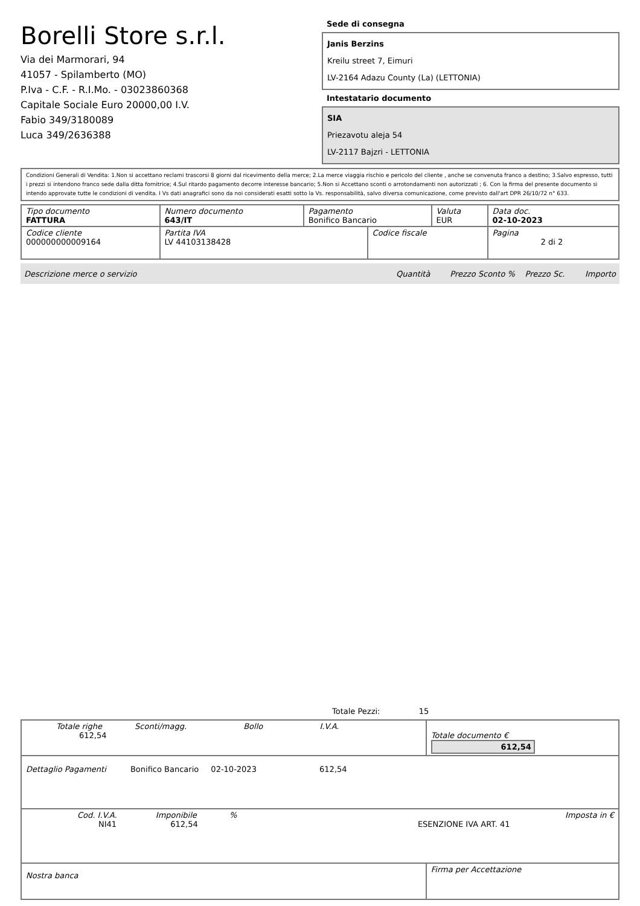Borelli Store s.r.l.
Via dei Marmorari, 94
41057 - Spilamberto (MO)
P.Iva - C.F. - R.I.Mo. - 03023860368
Capitale Sociale Euro 20000,00 I.V.
Fabio 349/3180089
Luca 349/2636388
Sede di consegna
Janis Berzins
Kreilu street 7, Eimuri
LV-2164 Adazu County (La) (LETTONIA)
Intestatario documento
SIA
Priezavotu aleja 54
LV-2117 Bajzri - LETTONIA
Condizioni Generali di Vendita: 1.Non si accettano reclami trascorsi 8 giorni dal ricevimento della merce; 2.La merce viaggia rischio e pericolo del cliente , anche se convenuta franco a destino; 3.Salvo espresso, tutti i prezzi si intendono franco sede dalla ditta fornitrice; 4.Sul ritardo pagamento decorre interesse bancario; 5.Non si Accettano sconti o arrotondamenti non autorizzati ; 6. Con la firma del presente documento si intendo approvate tutte le condizioni di vendita. I Vs dati anagrafici sono da noi considerati esatti sotto la Vs. responsabilità, salvo diversa comunicazione, come previsto dall'art DPR 26/10/72 n° 633.
| Tipo documento FATTURA | Numero documento 643/IT | Pagamento Bonifico Bancario | | Valuta EUR | Data doc. 02-10-2023 |
| Codice cliente 000000000009164 | Partita IVA LV 44103138428 | | Codice fiscale | | Pagina 2 di 2 |
Descrizione merce o servizio Quantità Prezzo Sconto % Prezzo Sc. Importo
Totale Pezzi: 15
| Totale righe Sconti/magg. Bollo I.V.A. 612,54 | Totale documento € 612,54 |
| Dettaglio Pagamenti Bonifico Bancario 02-10-2023 612,54 | |
| Cod. I.V.A. Imponibile % Imposta in € NI41 612,54 ESENZIONE IVA ART. 41 | |
| Nostra banca | Firma per Accettazione |
: